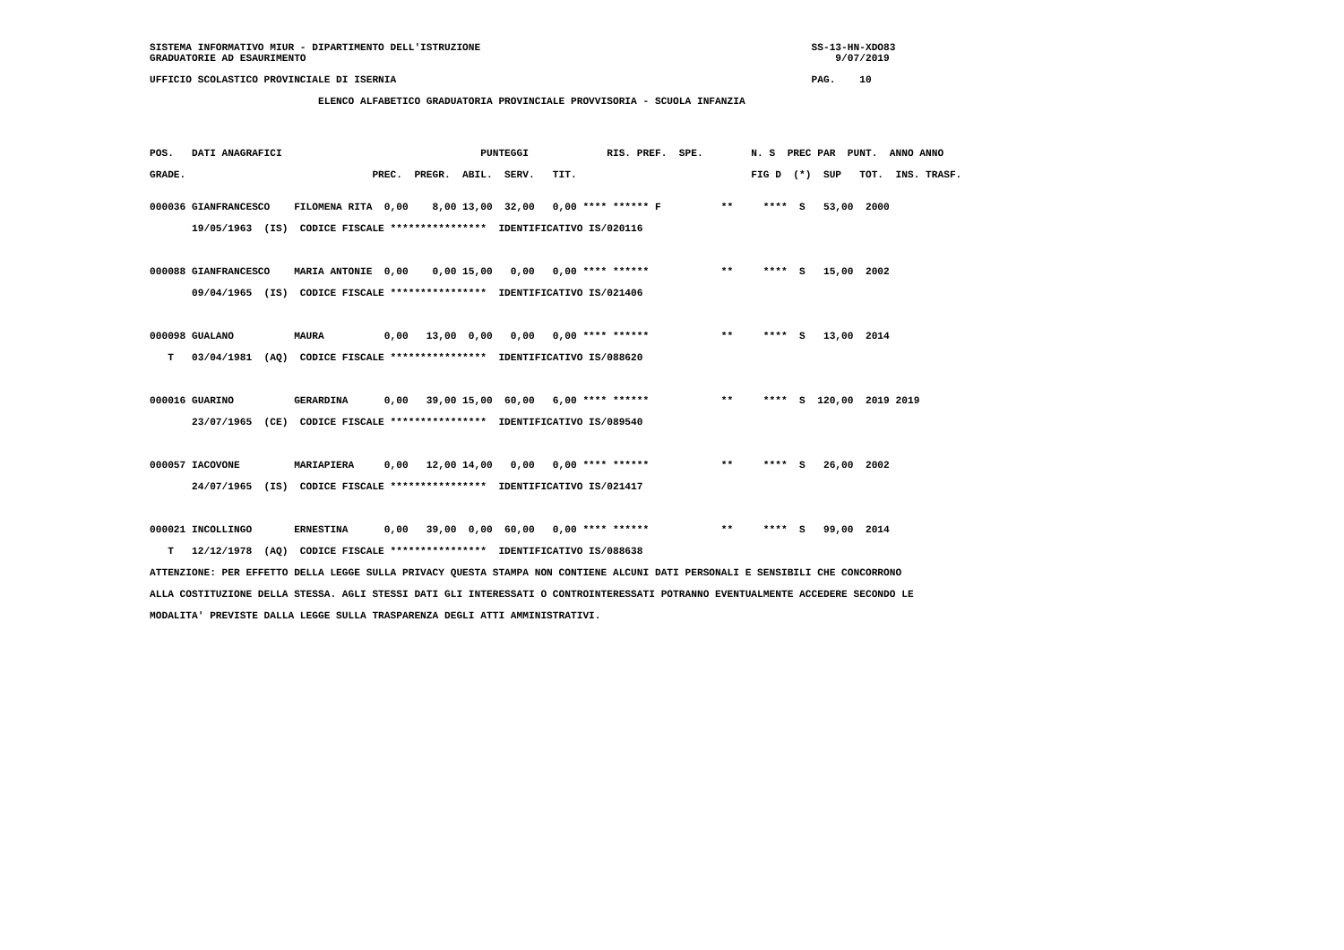SISTEMA INFORMATIVO MIUR - DIPARTIMENTO DELL'ISTRUZIONE                                                       SS-13-HN-XDO83
GRADUATORIE AD ESAURIMENTO                                                                                        9/07/2019
UFFICIO SCOLASTICO PROVINCIALE DI ISERNIA                                                                     PAG.    10
                            ELENCO ALFABETICO GRADUATORIA PROVINCIALE PROVVISORIA - SCUOLA INFANZIA
POS.   DATI ANAGRAFICI                                 PUNTEGGI             RIS. PREF.  SPE.        N. S  PREC PAR  PUNT.  ANNO ANNO
GRADE.                               PREC.  PREGR.  ABIL.  SERV.   TIT.                             FIG D  (*)  SUP   TOT.  INS. TRASF.
000036 GIANFRANCESCO    FILOMENA RITA  0,00    8,00 13,00  32,00   0,00 **** ****** F          **     ****  S   53,00  2000
       19/05/1963  (IS)  CODICE FISCALE ****************  IDENTIFICATIVO IS/020116

000088 GIANFRANCESCO    MARIA ANTONIE  0,00    0,00 15,00   0,00   0,00 **** ******            **     ****  S   15,00  2002
       09/04/1965  (IS)  CODICE FISCALE ****************  IDENTIFICATIVO IS/021406

000098 GUALANO          MAURA          0,00   13,00  0,00   0,00   0,00 **** ******            **     ****  S   13,00  2014
   T   03/04/1981  (AQ)  CODICE FISCALE ****************  IDENTIFICATIVO IS/088620

000016 GUARINO          GERARDINA      0,00   39,00 15,00  60,00   6,00 **** ******            **     ****  S  120,00  2019 2019
       23/07/1965  (CE)  CODICE FISCALE ****************  IDENTIFICATIVO IS/089540

000057 IACOVONE         MARIAPIERA     0,00   12,00 14,00   0,00   0,00 **** ******            **     ****  S   26,00  2002
       24/07/1965  (IS)  CODICE FISCALE ****************  IDENTIFICATIVO IS/021417

000021 INCOLLINGO       ERNESTINA      0,00   39,00  0,00  60,00   0,00 **** ******            **     ****  S   99,00  2014
   T   12/12/1978  (AQ)  CODICE FISCALE ****************  IDENTIFICATIVO IS/088638
ATTENZIONE: PER EFFETTO DELLA LEGGE SULLA PRIVACY QUESTA STAMPA NON CONTIENE ALCUNI DATI PERSONALI E SENSIBILI CHE CONCORRONO
ALLA COSTITUZIONE DELLA STESSA. AGLI STESSI DATI GLI INTERESSATI O CONTROINTERESSATI POTRANNO EVENTUALMENTE ACCEDERE SECONDO LE
MODALITA' PREVISTE DALLA LEGGE SULLA TRASPARENZA DEGLI ATTI AMMINISTRATIVI.